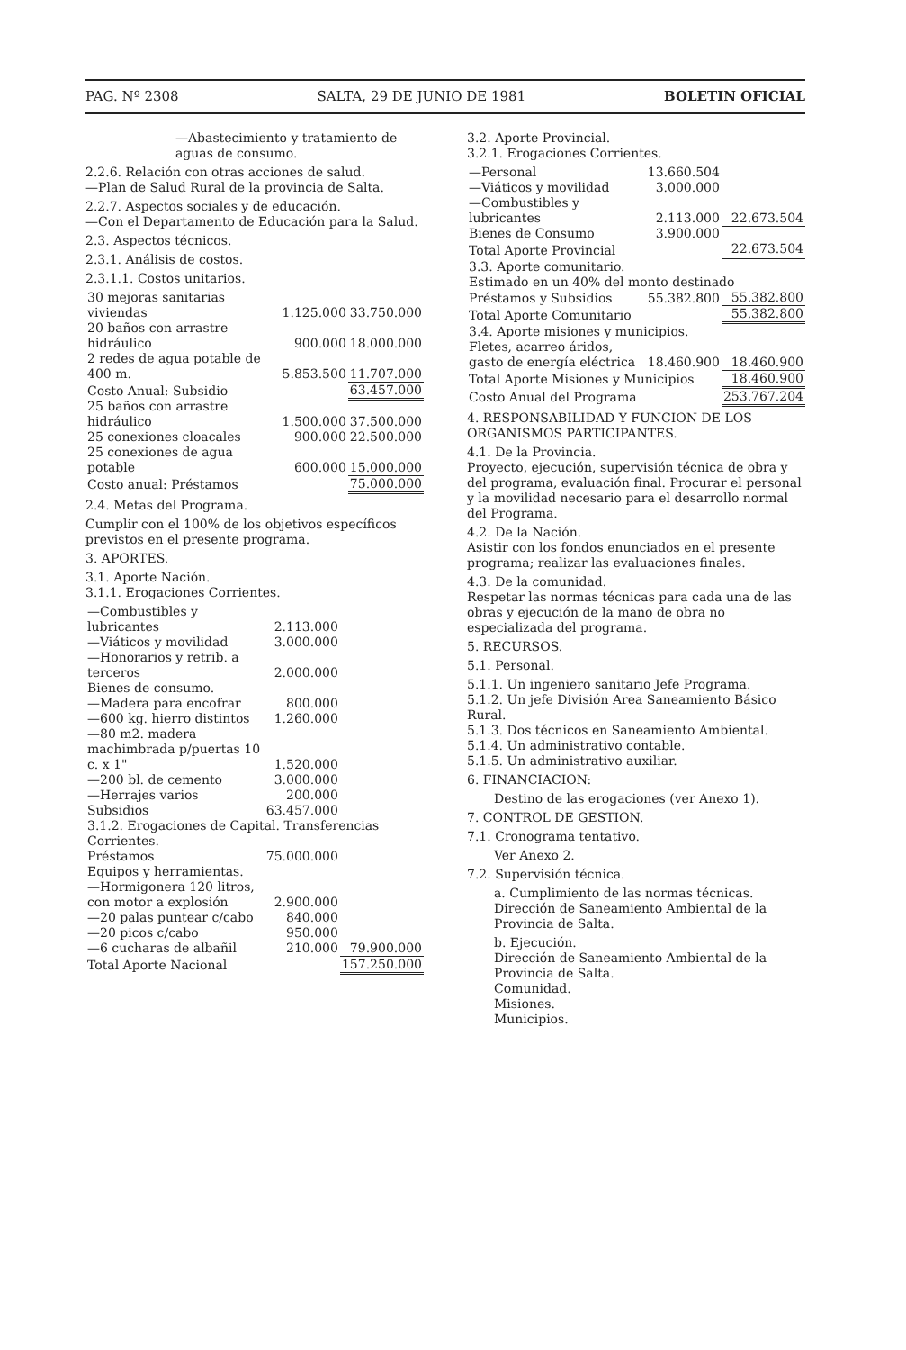PAG. Nº 2308 SALTA, 29 DE JUNIO DE 1981 BOLETIN OFICIAL
—Abastecimiento y tratamiento de aguas de consumo.
2.2.6. Relación con otras acciones de salud.
—Plan de Salud Rural de la provincia de Salta.
2.2.7. Aspectos sociales y de educación.
—Con el Departamento de Educación para la Salud.
2.3. Aspectos técnicos.
2.3.1. Análisis de costos.
2.3.1.1. Costos unitarios.
| 30 mejoras sanitarias viviendas | 1.125.000 | 33.750.000 |
| 20 baños con arrastre hidráulico | 900.000 | 18.000.000 |
| 2 redes de agua potable de 400 m. | 5.853.500 | 11.707.000 |
| Costo Anual: Subsidio | | 63.457.000 |
| 25 baños con arrastre hidráulico | 1.500.000 | 37.500.000 |
| 25 conexiones cloacales | 900.000 | 22.500.000 |
| 25 conexiones de agua potable | 600.000 | 15.000.000 |
| Costo anual: Préstamos | | 75.000.000 |
2.4. Metas del Programa.
Cumplir con el 100% de los objetivos específicos previstos en el presente programa.
3. APORTES.
3.1. Aporte Nación.
3.1.1. Erogaciones Corrientes.
| —Combustibles y lubricantes | 2.113.000 | |
| —Viáticos y movilidad | 3.000.000 | |
| —Honorarios y retrib. a terceros | 2.000.000 | |
| Bienes de consumo. | | |
| —Madera para encofrar | 800.000 | |
| —600 kg. hierro distintos | 1.260.000 | |
| —80 m2. madera machimbrada p/puertas 10 c. x 1" | 1.520.000 | |
| —200 bl. de cemento | 3.000.000 | |
| —Herrajes varios | 200.000 | |
| Subsidios | 63.457.000 | |
| 3.1.2. Erogaciones de Capital. Transferencias Corrientes. | | |
| Préstamos | 75.000.000 | |
| Equipos y herramientas. | | |
| —Hormigonera 120 litros, con motor a explosión | 2.900.000 | |
| —20 palas puntear c/cabo | 840.000 | |
| —20 picos c/cabo | 950.000 | |
| —6 cucharas de albañil | 210.000 | 79.900.000 |
| Total Aporte Nacional | | 157.250.000 |
3.2. Aporte Provincial.
3.2.1. Erogaciones Corrientes.
| —Personal | 13.660.504 | |
| —Viáticos y movilidad | 3.000.000 | |
| —Combustibles y lubricantes | 2.113.000 | 22.673.504 |
| Bienes de Consumo | 3.900.000 | |
| Total Aporte Provincial | | 22.673.504 |
| 3.3. Aporte comunitario. Estimado en un 40% del monto destinado | | |
| Préstamos y Subsidios | 55.382.800 | 55.382.800 |
| Total Aporte Comunitario | | 55.382.800 |
| 3.4. Aporte misiones y municipios. | | |
| Fletes, acarreo áridos, gasto de energía eléctrica | 18.460.900 | 18.460.900 |
| Total Aporte Misiones y Municipios | | 18.460.900 |
| Costo Anual del Programa | | 253.767.204 |
4. RESPONSABILIDAD Y FUNCION DE LOS ORGANISMOS PARTICIPANTES.
4.1. De la Provincia.
Proyecto, ejecución, supervisión técnica de obra y del programa, evaluación final. Procurar el personal y la movilidad necesario para el desarrollo normal del Programa.
4.2. De la Nación.
Asistir con los fondos enunciados en el presente programa; realizar las evaluaciones finales.
4.3. De la comunidad.
Respetar las normas técnicas para cada una de las obras y ejecución de la mano de obra no especializada del programa.
5. RECURSOS.
5.1. Personal.
5.1.1. Un ingeniero sanitario Jefe Programa.
5.1.2. Un jefe División Area Saneamiento Básico Rural.
5.1.3. Dos técnicos en Saneamiento Ambiental.
5.1.4. Un administrativo contable.
5.1.5. Un administrativo auxiliar.
6. FINANCIACION:
Destino de las erogaciones (ver Anexo 1).
7. CONTROL DE GESTION.
7.1. Cronograma tentativo.
Ver Anexo 2.
7.2. Supervisión técnica.
a. Cumplimiento de las normas técnicas. Dirección de Saneamiento Ambiental de la Provincia de Salta.
b. Ejecución.
Dirección de Saneamiento Ambiental de la Provincia de Salta.
Comunidad.
Misiones.
Municipios.